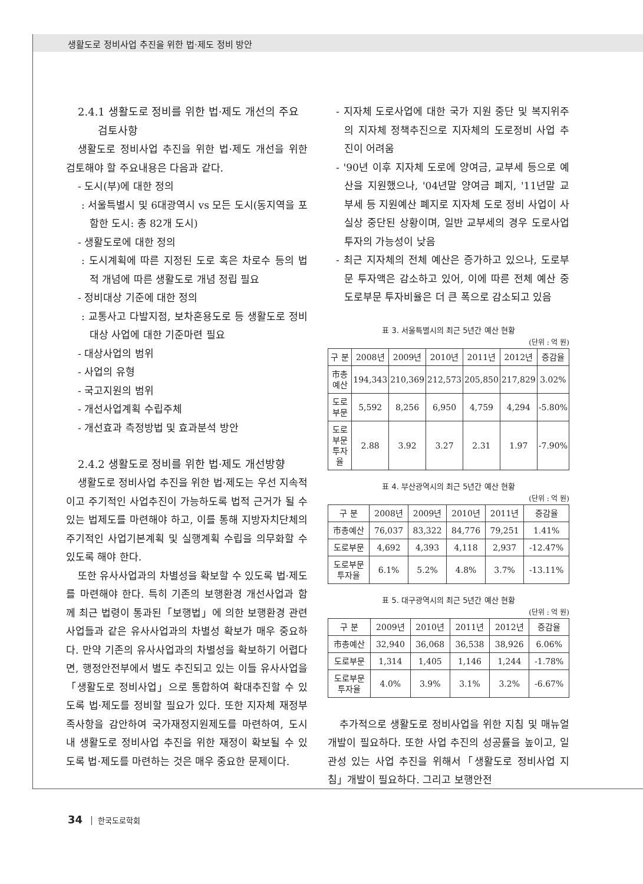생활도로 정비사업 추진을 위한 법·제도 정비 방안
2.4.1 생활도로 정비를 위한 법·제도 개선의 주요
검토사항
생활도로 정비사업 추진을 위한 법·제도 개선을 위한 검토해야 할 주요내용은 다음과 같다.
- 도시(부)에 대한 정의
: 서울특별시 및 6대광역시 vs 모든 도시(동지역을 포함한 도시: 총 82개 도시)
- 생활도로에 대한 정의
: 도시계획에 따른 지정된 도로 혹은 차로수 등의 법적 개념에 따른 생활도로 개념 정립 필요
- 정비대상 기준에 대한 정의
: 교통사고 다발지점, 보차혼용도로 등 생활도로 정비 대상 사업에 대한 기준마련 필요
- 대상사업의 범위
- 사업의 유형
- 국고지원의 범위
- 개선사업계획 수립주체
- 개선효과 측정방법 및 효과분석 방안
2.4.2 생활도로 정비를 위한 법·제도 개선방향
생활도로 정비사업 추진을 위한 법·제도는 우선 지속적이고 주기적인 사업추진이 가능하도록 법적 근거가 될 수 있는 법제도를 마련해야 하고, 이를 통해 지방자치단체의 주기적인 사업기본계획 및 실행계획 수립을 의무화할 수 있도록 해야 한다.
또한 유사사업과의 차별성을 확보할 수 있도록 법·제도를 마련해야 한다. 특히 기존의 보행환경 개선사업과 함께 최근 법령이 통과된「보행법」에 의한 보행환경 관련 사업들과 같은 유사사업과의 차별성 확보가 매우 중요하다. 만약 기존의 유사사업과의 차별성을 확보하기 어렵다면, 행정안전부에서 별도 추진되고 있는 이들 유사사업을「생활도로 정비사업」으로 통합하여 확대추진할 수 있도록 법·제도를 정비할 필요가 있다. 또한 지자체 재정부족사항을 감안하여 국가재정지원제도를 마련하여, 도시내 생활도로 정비사업 추진을 위한 재정이 확보될 수 있도록 법·제도를 마련하는 것은 매우 중요한 문제이다.
- 지자체 도로사업에 대한 국가 지원 중단 및 복지위주의 지자체 정책추진으로 지자체의 도로정비 사업 추진이 어려움
- '90년 이후 지자체 도로에 양여금, 교부세 등으로 예산을 지원했으나, '04년말 양여금 폐지, '11년말 교부세 등 지원예산 폐지로 지자체 도로 정비 사업이 사실상 중단된 상황이며, 일반 교부세의 경우 도로사업 투자의 가능성이 낮음
- 최근 지자체의 전체 예산은 증가하고 있으나, 도로부문 투자액은 감소하고 있어, 이에 따른 전체 예산 중 도로부문 투자비율은 더 큰 폭으로 감소되고 있음
표 3. 서울특별시의 최근 5년간 예산 현황
(단위 : 억 원)
| 구 분 | 2008년 | 2009년 | 2010년 | 2011년 | 2012년 | 증감율 |
| --- | --- | --- | --- | --- | --- | --- |
| 市총예산 | 194,343 | 210,369 | 212,573 | 205,850 | 217,829 | 3.02% |
| 도로부문 | 5,592 | 8,256 | 6,950 | 4,759 | 4,294 | -5.80% |
| 도로부문 투자율 | 2.88 | 3.92 | 3.27 | 2.31 | 1.97 | -7.90% |
표 4. 부산광역시의 최근 5년간 예산 현황
(단위 : 억 원)
| 구 분 | 2008년 | 2009년 | 2010년 | 2011년 | 증감율 |
| --- | --- | --- | --- | --- | --- |
| 市총예산 | 76,037 | 83,322 | 84,776 | 79,251 | 1.41% |
| 도로부문 | 4,692 | 4,393 | 4,118 | 2,937 | -12.47% |
| 도로부문 투자율 | 6.1% | 5.2% | 4.8% | 3.7% | -13.11% |
표 5. 대구광역시의 최근 5년간 예산 현황
(단위 : 억 원)
| 구 분 | 2009년 | 2010년 | 2011년 | 2012년 | 증감율 |
| --- | --- | --- | --- | --- | --- |
| 市총예산 | 32,940 | 36,068 | 36,538 | 38,926 | 6.06% |
| 도로부문 | 1,314 | 1,405 | 1,146 | 1,244 | -1.78% |
| 도로부문 투자율 | 4.0% | 3.9% | 3.1% | 3.2% | -6.67% |
추가적으로 생활도로 정비사업을 위한 지침 및 매뉴얼 개발이 필요하다. 또한 사업 추진의 성공률을 높이고, 일관성 있는 사업 추진을 위해서「생활도로 정비사업 지침」개발이 필요하다. 그리고 보행안전
34 한국도로학회